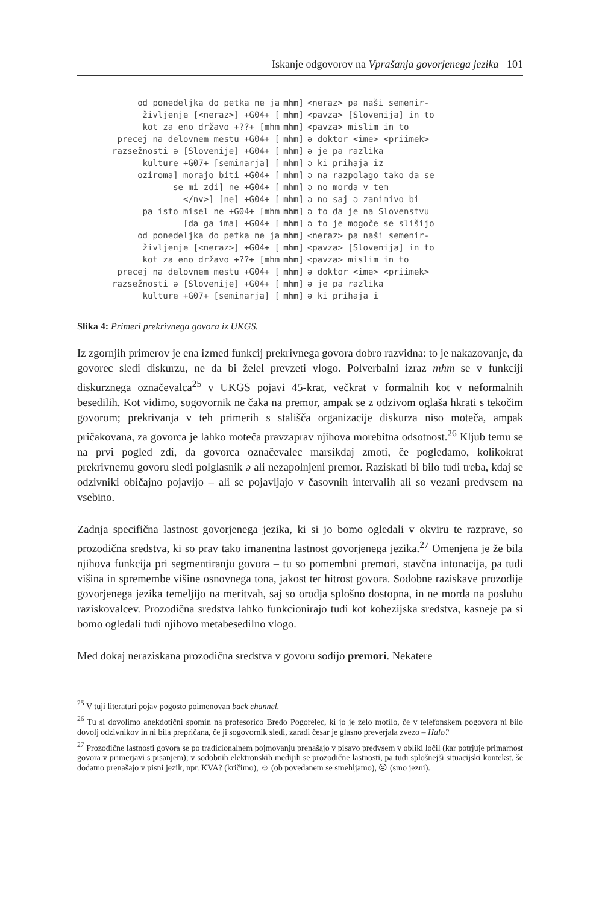Iskanje odgovorov na Vprašanja govorjenega jezika 101
| od ponedeljka do petka ne ja | mhm ] | <neraz> pa naši semenir- |
| življenje [<neraz>] +G04+ [ | mhm ] | <pavza> [Slovenija] in to |
| kot za eno državo +??+ [mhm | mhm ] | <pavza> mislim in to |
| precej na delovnem mestu +G04+ [ | mhm ] | ə doktor <ime> <priimek> |
| razsežnosti ə [Slovenije] +G04+ [ | mhm ] | ə je pa razlika |
| kulture +G07+ [seminarja] [ | mhm ] | ə ki prihaja iz |
| oziroma] morajo biti +G04+ [ | mhm ] | ə na razpolago tako da se |
| se mi zdi] ne +G04+ [ | mhm ] | ə no morda v tem |
| </nv>] [ne] +G04+ [ | mhm ] | ə no saj ə zanimivo bi |
| pa isto misel ne +G04+ [mhm | mhm ] | ə to da je na Slovenstvu |
| [da ga ima] +G04+ [ | mhm ] | ə to je mogoče se slišijo |
| od ponedeljka do petka ne ja | mhm ] | <neraz> pa naši semenir- |
| življenje [<neraz>] +G04+ [ | mhm ] | <pavza> [Slovenija] in to |
| kot za eno državo +??+ [mhm | mhm ] | <pavza> mislim in to |
| precej na delovnem mestu +G04+ [ | mhm ] | ə doktor <ime> <priimek> |
| razsežnosti ə [Slovenije] +G04+ [ | mhm ] | ə je pa razlika |
| kulture +G07+ [seminarja] [ | mhm ] | ə ki prihaja i |
Slika 4: Primeri prekrivnega govora iz UKGS.
Iz zgornjih primerov je ena izmed funkcij prekrivnega govora dobro razvidna: to je nakazovanje, da govorec sledi diskurzu, ne da bi želel prevzeti vlogo. Polverbalni izraz mhm se v funkciji diskurznega označevalca<sup>25</sup> v UKGS pojavi 45-krat, večkrat v formalnih kot v neformalnih besedilih. Kot vidimo, sogovornik ne čaka na premor, ampak se z odzivom oglaša hkrati s tekočim govorom; prekrivanja v teh primerih s stališča organizacije diskurza niso moteča, ampak pričakovana, za govorca je lahko moteča pravzaprav njihova morebitna odsotnost.<sup>26</sup> Kljub temu se na prvi pogled zdi, da govorca označevalec marsikdaj zmoti, če pogledamo, kolikokrat prekrivnemu govoru sledi polglasnik ə ali nezapolnjeni premor. Raziskati bi bilo tudi treba, kdaj se odzivniki običajno pojavijo – ali se pojavljajo v časovnih intervalih ali so vezani predvsem na vsebino.
Zadnja specifična lastnost govorjenega jezika, ki si jo bomo ogledali v okviru te razprave, so prozodična sredstva, ki so prav tako imanentna lastnost govorjenega jezika.<sup>27</sup> Omenjena je že bila njihova funkcija pri segmentiranju govora – tu so pomembni premori, stavčna intonacija, pa tudi višina in spremembe višine osnovnega tona, jakost ter hitrost govora. Sodobne raziskave prozodije govorjenega jezika temeljijo na meritvah, saj so orodja splošno dostopna, in ne morda na posluhu raziskovalcev. Prozodična sredstva lahko funkcionirajo tudi kot kohezijska sredstva, kasneje pa si bomo ogledali tudi njihovo metabesedilno vlogo.
Med dokaj neraziskana prozodična sredstva v govoru sodijo premori. Nekatere
<sup>25</sup> V tuji literaturi pojav pogosto poimenovan back channel.
<sup>26</sup> Tu si dovolimo anekdotični spomin na profesorico Bredo Pogorelec, ki jo je zelo motilo, če v telefonskem pogovoru ni bilo dovolj odzivnikov in ni bila prepričana, če ji sogovornik sledi, zaradi česar je glasno preverjala zvezo – Halo?
<sup>27</sup> Prozodične lastnosti govora se po tradicionalnem pojmovanju prenašajo v pisavo predvsem v obliki ločil (kar potrjuje primarnost govora v primerjavi s pisanjem); v sodobnih elektronskih medijih se prozodične lastnosti, pa tudi splošnejši situacijski kontekst, še dodatno prenašajo v pisni jezik, npr. KVA? (kričimo), ☺ (ob povedanem se smehljamo), ☹ (smo jezni).